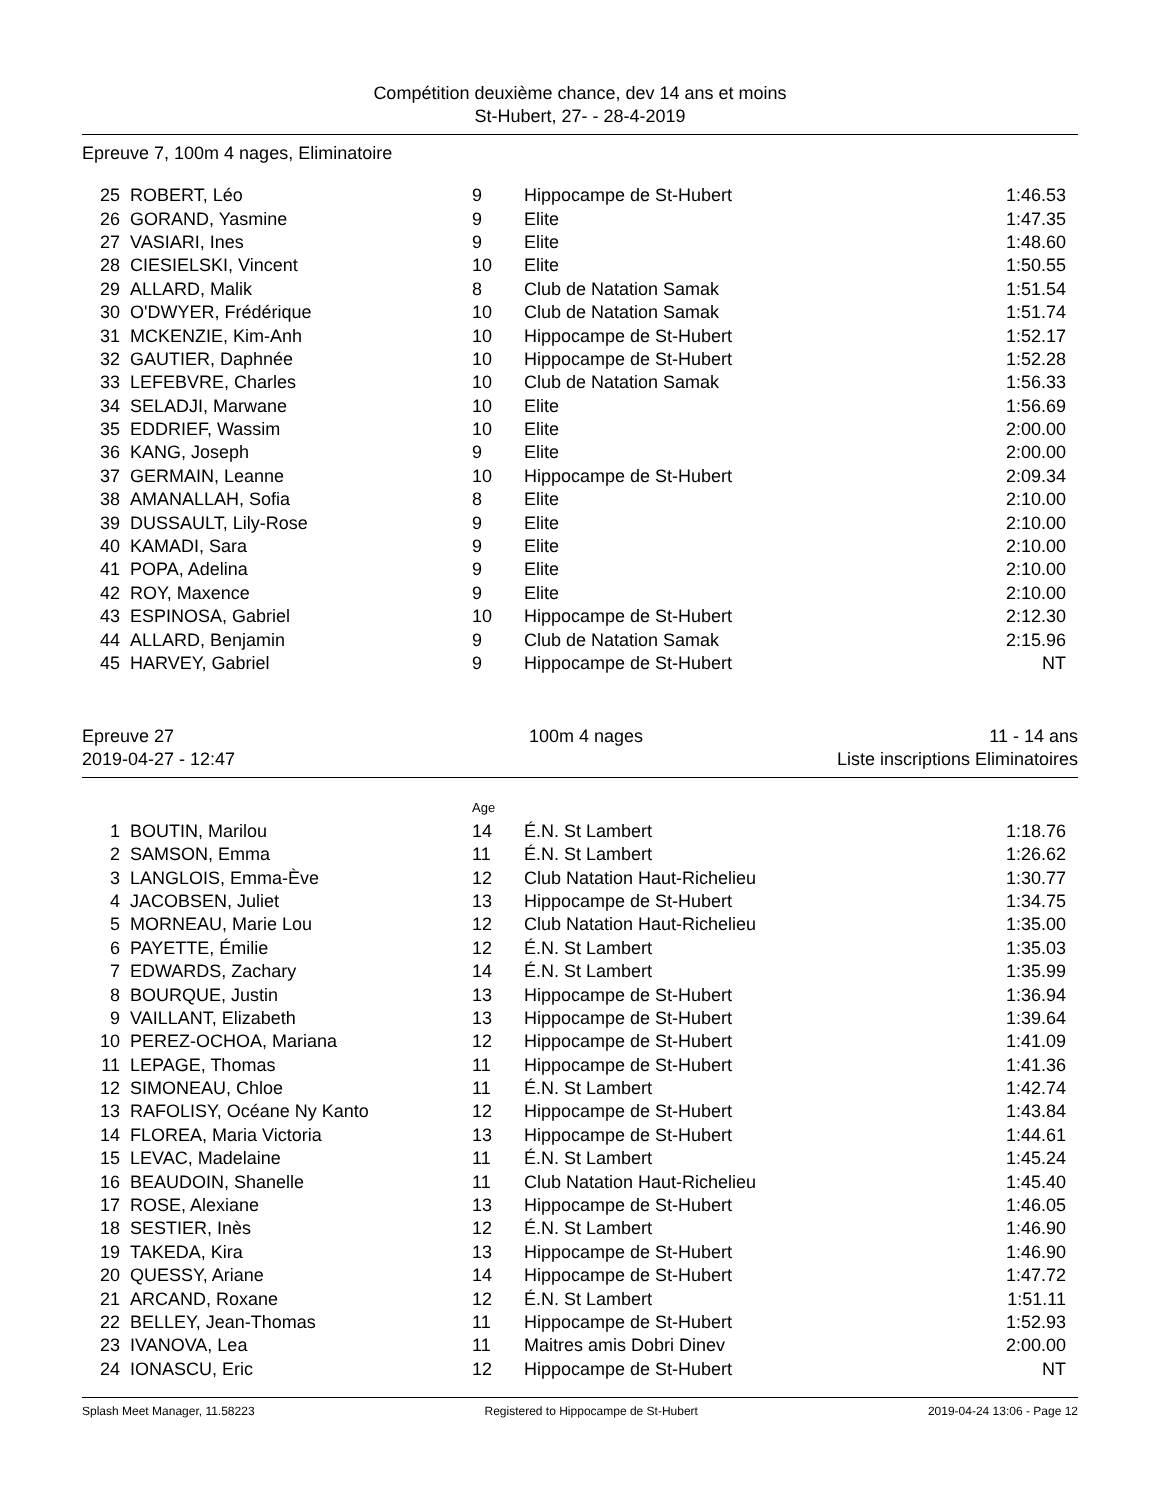Compétition deuxième chance, dev 14 ans et moins
St-Hubert, 27- - 28-4-2019
Epreuve 7, 100m 4 nages, Eliminatoire
| 25 | ROBERT, Léo | 9 | Hippocampe de St-Hubert | 1:46.53 |
| 26 | GORAND, Yasmine | 9 | Elite | 1:47.35 |
| 27 | VASIARI, Ines | 9 | Elite | 1:48.60 |
| 28 | CIESIELSKI, Vincent | 10 | Elite | 1:50.55 |
| 29 | ALLARD, Malik | 8 | Club de Natation Samak | 1:51.54 |
| 30 | O'DWYER, Frédérique | 10 | Club de Natation Samak | 1:51.74 |
| 31 | MCKENZIE, Kim-Anh | 10 | Hippocampe de St-Hubert | 1:52.17 |
| 32 | GAUTIER, Daphnée | 10 | Hippocampe de St-Hubert | 1:52.28 |
| 33 | LEFEBVRE, Charles | 10 | Club de Natation Samak | 1:56.33 |
| 34 | SELADJI, Marwane | 10 | Elite | 1:56.69 |
| 35 | EDDRIEF, Wassim | 10 | Elite | 2:00.00 |
| 36 | KANG, Joseph | 9 | Elite | 2:00.00 |
| 37 | GERMAIN, Leanne | 10 | Hippocampe de St-Hubert | 2:09.34 |
| 38 | AMANALLAH, Sofia | 8 | Elite | 2:10.00 |
| 39 | DUSSAULT, Lily-Rose | 9 | Elite | 2:10.00 |
| 40 | KAMADI, Sara | 9 | Elite | 2:10.00 |
| 41 | POPA, Adelina | 9 | Elite | 2:10.00 |
| 42 | ROY, Maxence | 9 | Elite | 2:10.00 |
| 43 | ESPINOSA, Gabriel | 10 | Hippocampe de St-Hubert | 2:12.30 |
| 44 | ALLARD, Benjamin | 9 | Club de Natation Samak | 2:15.96 |
| 45 | HARVEY, Gabriel | 9 | Hippocampe de St-Hubert | NT |
Epreuve 27
2019-04-27 - 12:47
100m 4 nages 11 - 14 ans
Liste inscriptions Eliminatoires
| | | Age | | |
| 1 | BOUTIN, Marilou | 14 | É.N. St Lambert | 1:18.76 |
| 2 | SAMSON, Emma | 11 | É.N. St Lambert | 1:26.62 |
| 3 | LANGLOIS, Emma-Ève | 12 | Club Natation Haut-Richelieu | 1:30.77 |
| 4 | JACOBSEN, Juliet | 13 | Hippocampe de St-Hubert | 1:34.75 |
| 5 | MORNEAU, Marie Lou | 12 | Club Natation Haut-Richelieu | 1:35.00 |
| 6 | PAYETTE, Émilie | 12 | É.N. St Lambert | 1:35.03 |
| 7 | EDWARDS, Zachary | 14 | É.N. St Lambert | 1:35.99 |
| 8 | BOURQUE, Justin | 13 | Hippocampe de St-Hubert | 1:36.94 |
| 9 | VAILLANT, Elizabeth | 13 | Hippocampe de St-Hubert | 1:39.64 |
| 10 | PEREZ-OCHOA, Mariana | 12 | Hippocampe de St-Hubert | 1:41.09 |
| 11 | LEPAGE, Thomas | 11 | Hippocampe de St-Hubert | 1:41.36 |
| 12 | SIMONEAU, Chloe | 11 | É.N. St Lambert | 1:42.74 |
| 13 | RAFOLISY, Océane Ny Kanto | 12 | Hippocampe de St-Hubert | 1:43.84 |
| 14 | FLOREA, Maria Victoria | 13 | Hippocampe de St-Hubert | 1:44.61 |
| 15 | LEVAC, Madelaine | 11 | É.N. St Lambert | 1:45.24 |
| 16 | BEAUDOIN, Shanelle | 11 | Club Natation Haut-Richelieu | 1:45.40 |
| 17 | ROSE, Alexiane | 13 | Hippocampe de St-Hubert | 1:46.05 |
| 18 | SESTIER, Inès | 12 | É.N. St Lambert | 1:46.90 |
| 19 | TAKEDA, Kira | 13 | Hippocampe de St-Hubert | 1:46.90 |
| 20 | QUESSY, Ariane | 14 | Hippocampe de St-Hubert | 1:47.72 |
| 21 | ARCAND, Roxane | 12 | É.N. St Lambert | 1:51.11 |
| 22 | BELLEY, Jean-Thomas | 11 | Hippocampe de St-Hubert | 1:52.93 |
| 23 | IVANOVA, Lea | 11 | Maitres amis Dobri Dinev | 2:00.00 |
| 24 | IONASCU, Eric | 12 | Hippocampe de St-Hubert | NT |
Splash Meet Manager, 11.58223 Registered to Hippocampe de St-Hubert 2019-04-24 13:06 - Page 12